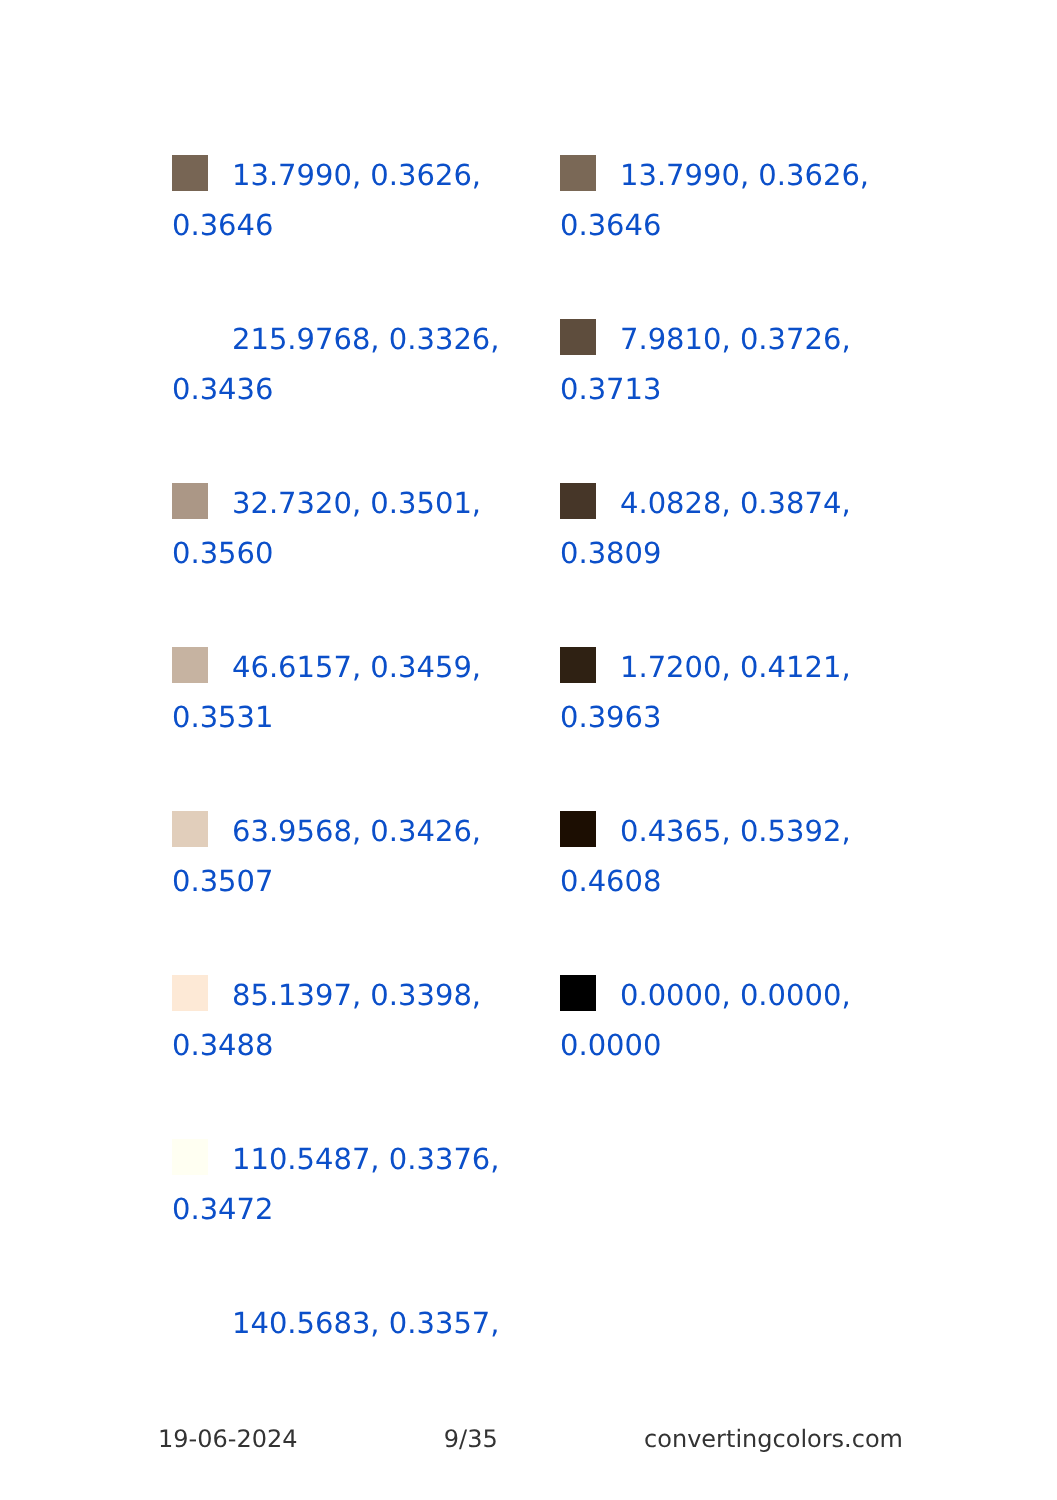13.7990, 0.3626, 0.3646
13.7990, 0.3626, 0.3646
215.9768, 0.3326, 0.3436
7.9810, 0.3726, 0.3713
32.7320, 0.3501, 0.3560
4.0828, 0.3874, 0.3809
46.6157, 0.3459, 0.3531
1.7200, 0.4121, 0.3963
63.9568, 0.3426, 0.3507
0.4365, 0.5392, 0.4608
85.1397, 0.3398, 0.3488
0.0000, 0.0000, 0.0000
110.5487, 0.3376, 0.3472
140.5683, 0.3357,
19-06-2024 9/35 convertingcolors.com